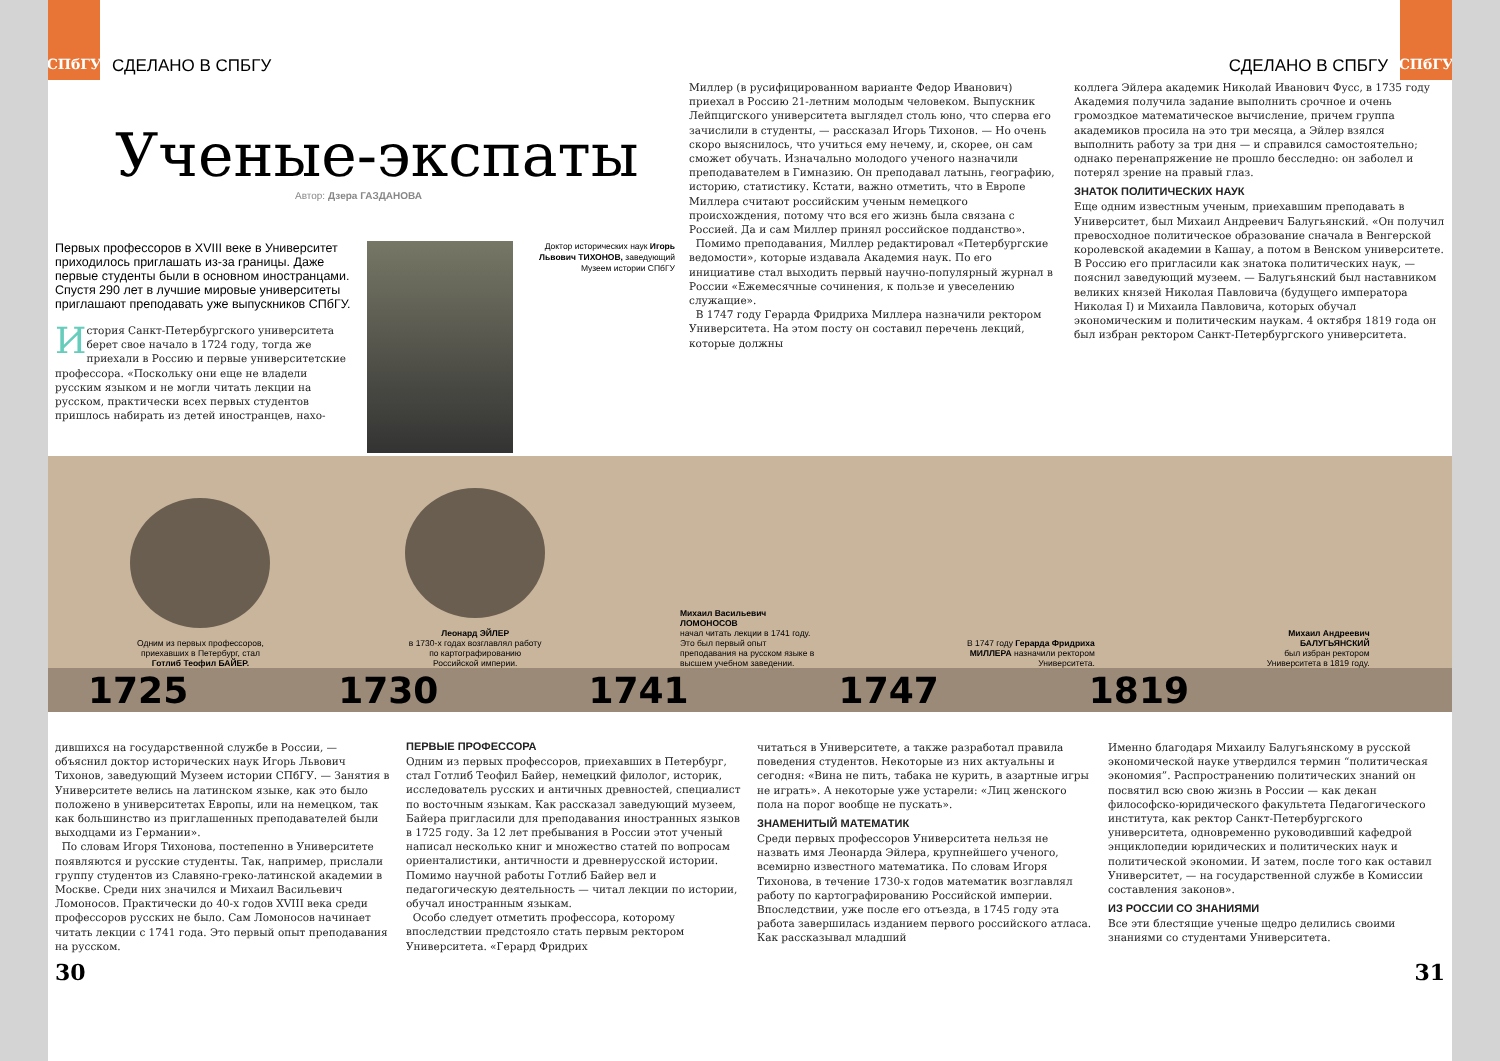СПбГУ
СДЕЛАНО В СПБГУ
СДЕЛАНО В СПБГУ
СПбГУ
Ученые-экспаты
Автор: Дзера ГАЗДАНОВА
Первых профессоров в XVIII веке в Университет приходилось приглашать из-за границы. Даже первые студенты были в основном иностранцами. Спустя 290 лет в лучшие мировые университеты приглашают преподавать уже выпускников СПбГУ.
История Санкт-Петербургского университета берет свое начало в 1724 году, тогда же приехали в Россию и первые университетские профессора. «Поскольку они еще не владели русским языком и не могли читать лекции на русском, практически всех первых студентов пришлось набирать из детей иностранцев, нахо-
Доктор исторических наук Игорь Львович ТИХОНОВ, заведующий Музеем истории СПбГУ
Миллер (в русифицированном варианте Федор Иванович) приехал в Россию 21-летним молодым человеком. Выпускник Лейпцигского университета выглядел столь юно, что сперва его зачислили в студенты, — рассказал Игорь Тихонов. — Но очень скоро выяснилось, что учиться ему нечему, и, скорее, он сам сможет обучать. Изначально молодого ученого назначили преподавателем в Гимназию. Он преподавал латынь, географию, историю, статистику. Кстати, важно отметить, что в Европе Миллера считают российским ученым немецкого происхождения, потому что вся его жизнь была связана с Россией. Да и сам Миллер принял российское подданство».
Помимо преподавания, Миллер редактировал «Петербургские ведомости», которые издавала Академия наук. По его инициативе стал выходить первый научно-популярный журнал в России «Ежемесячные сочинения, к пользе и увеселению служащие».
В 1747 году Герарда Фридриха Миллера назначили ректором Университета. На этом посту он составил перечень лекций, которые должны
коллега Эйлера академик Николай Иванович Фусс, в 1735 году Академия получила задание выполнить срочное и очень громоздкое математическое вычисление, причем группа академиков просила на это три месяца, а Эйлер взялся выполнить работу за три дня — и справился самостоятельно; однако перенапряжение не прошло бесследно: он заболел и потерял зрение на правый глаз.
ЗНАТОК ПОЛИТИЧЕСКИХ НАУК
Еще одним известным ученым, приехавшим преподавать в Университет, был Михаил Андреевич Балугьянский. «Он получил превосходное политическое образование сначала в Венгерской королевской академии в Кашау, а потом в Венском университете. В Россию его пригласили как знатока политических наук, — пояснил заведующий музеем. — Балугьянский был наставником великих князей Николая Павловича (будущего императора Николая I) и Михаила Павловича, которых обучал экономическим и политическим наукам. 4 октября 1819 года он был избран ректором Санкт-Петербургского университета.
Одним из первых профессоров, приехавших в Петербург, стал Готлиб Теофил БАЙЕР.
Леонард ЭЙЛЕР
в 1730-х годах возглавлял работу по картографированию Российской империи.
Михаил Васильевич ЛОМОНОСОВ
начал читать лекции в 1741 году. Это был первый опыт преподавания на русском языке в высшем учебном заведении.
В 1747 году Герарда Фридриха МИЛЛЕРА назначили ректором Университета.
Михаил Андреевич БАЛУГЬЯНСКИЙ
был избран ректором Университета в 1819 году.
1725 1730 1741 1747 1819
дившихся на государственной службе в России, — объяснил доктор исторических наук Игорь Львович Тихонов, заведующий Музеем истории СПбГУ. — Занятия в Университете велись на латинском языке, как это было положено в университетах Европы, или на немецком, так как большинство из приглашенных преподавателей были выходцами из Германии».
По словам Игоря Тихонова, постепенно в Университете появляются и русские студенты. Так, например, прислали группу студентов из Славяно-греко-латинской академии в Москве. Среди них значился и Михаил Васильевич Ломоносов. Практически до 40-х годов XVIII века среди профессоров русских не было. Сам Ломоносов начинает читать лекции с 1741 года. Это первый опыт преподавания на русском.
ПЕРВЫЕ ПРОФЕССОРА
Одним из первых профессоров, приехавших в Петербург, стал Готлиб Теофил Байер, немецкий филолог, историк, исследователь русских и античных древностей, специалист по восточным языкам. Как рассказал заведующий музеем, Байера пригласили для преподавания иностранных языков в 1725 году. За 12 лет пребывания в России этот ученый написал несколько книг и множество статей по вопросам ориенталистики, античности и древнерусской истории. Помимо научной работы Готлиб Байер вел и педагогическую деятельность — читал лекции по истории, обучал иностранным языкам.
Особо следует отметить профессора, которому впоследствии предстояло стать первым ректором Университета. «Герард Фридрих
читаться в Университете, а также разработал правила поведения студентов. Некоторые из них актуальны и сегодня: «Вина не пить, табака не курить, в азартные игры не играть». А некоторые уже устарели: «Лиц женского пола на порог вообще не пускать».
ЗНАМЕНИТЫЙ МАТЕМАТИК
Среди первых профессоров Университета нельзя не назвать имя Леонарда Эйлера, крупнейшего ученого, всемирно известного математика. По словам Игоря Тихонова, в течение 1730-х годов математик возглавлял работу по картографированию Российской империи. Впоследствии, уже после его отъезда, в 1745 году эта работа завершилась изданием первого российского атласа. Как рассказывал младший
Именно благодаря Михаилу Балугьянскому в русской экономической науке утвердился термин “политическая экономия”. Распространению политических знаний он посвятил всю свою жизнь в России — как декан философско-юридического факультета Педагогического института, как ректор Санкт-Петербургского университета, одновременно руководивший кафедрой энциклопедии юридических и политических наук и политической экономии. И затем, после того как оставил Университет, — на государственной службе в Комиссии составления законов».
ИЗ РОССИИ СО ЗНАНИЯМИ
Все эти блестящие ученые щедро делились своими знаниями со студентами Университета.
30 31